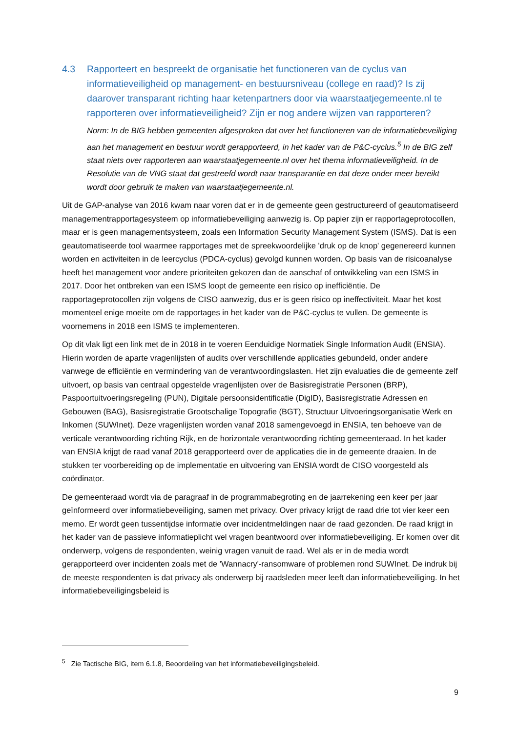4.3 Rapporteert en bespreekt de organisatie het functioneren van de cyclus van informatieveiligheid op management- en bestuursniveau (college en raad)? Is zij daarover transparant richting haar ketenpartners door via waarstaatjegemeente.nl te rapporteren over informatieveiligheid? Zijn er nog andere wijzen van rapporteren?
Norm: In de BIG hebben gemeenten afgesproken dat over het functioneren van de informatiebeveiliging aan het management en bestuur wordt gerapporteerd, in het kader van de P&C-cyclus.<sup>5</sup> In de BIG zelf staat niets over rapporteren aan waarstaatjegemeente.nl over het thema informatieveiligheid. In de Resolutie van de VNG staat dat gestreefd wordt naar transparantie en dat deze onder meer bereikt wordt door gebruik te maken van waarstaatjegemeente.nl.
Uit de GAP-analyse van 2016 kwam naar voren dat er in de gemeente geen gestructureerd of geautomatiseerd managementrapportagesysteem op informatiebeveiliging aanwezig is. Op papier zijn er rapportageprotocollen, maar er is geen managementsysteem, zoals een Information Security Management System (ISMS). Dat is een geautomatiseerde tool waarmee rapportages met de spreekwoordelijke 'druk op de knop' gegenereerd kunnen worden en activiteiten in de leercyclus (PDCA-cyclus) gevolgd kunnen worden. Op basis van de risicoanalyse heeft het management voor andere prioriteiten gekozen dan de aanschaf of ontwikkeling van een ISMS in 2017. Door het ontbreken van een ISMS loopt de gemeente een risico op inefficiëntie. De rapportageprotocollen zijn volgens de CISO aanwezig, dus er is geen risico op ineffectiviteit. Maar het kost momenteel enige moeite om de rapportages in het kader van de P&C-cyclus te vullen. De gemeente is voornemens in 2018 een ISMS te implementeren.
Op dit vlak ligt een link met de in 2018 in te voeren Eenduidige Normatiek Single Information Audit (ENSIA). Hierin worden de aparte vragenlijsten of audits over verschillende applicaties gebundeld, onder andere vanwege de efficiëntie en vermindering van de verantwoordingslasten. Het zijn evaluaties die de gemeente zelf uitvoert, op basis van centraal opgestelde vragenlijsten over de Basisregistratie Personen (BRP), Paspoortuitvoeringsregeling (PUN), Digitale persoonsidentificatie (DigID), Basisregistratie Adressen en Gebouwen (BAG), Basisregistratie Grootschalige Topografie (BGT), Structuur Uitvoeringsorganisatie Werk en Inkomen (SUWInet). Deze vragenlijsten worden vanaf 2018 samengevoegd in ENSIA, ten behoeve van de verticale verantwoording richting Rijk, en de horizontale verantwoording richting gemeenteraad. In het kader van ENSIA krijgt de raad vanaf 2018 gerapporteerd over de applicaties die in de gemeente draaien. In de stukken ter voorbereiding op de implementatie en uitvoering van ENSIA wordt de CISO voorgesteld als coördinator.
De gemeenteraad wordt via de paragraaf in de programmabegroting en de jaarrekening een keer per jaar geïnformeerd over informatiebeveiliging, samen met privacy. Over privacy krijgt de raad drie tot vier keer een memo. Er wordt geen tussentijdse informatie over incidentmeldingen naar de raad gezonden. De raad krijgt in het kader van de passieve informatieplicht wel vragen beantwoord over informatiebeveiliging. Er komen over dit onderwerp, volgens de respondenten, weinig vragen vanuit de raad. Wel als er in de media wordt gerapporteerd over incidenten zoals met de 'Wannacry'-ransomware of problemen rond SUWInet. De indruk bij de meeste respondenten is dat privacy als onderwerp bij raadsleden meer leeft dan informatiebeveiliging. In het informatiebeveiligingsbeleid is
<sup>5</sup> Zie Tactische BIG, item 6.1.8, Beoordeling van het informatiebeveiligingsbeleid.
9